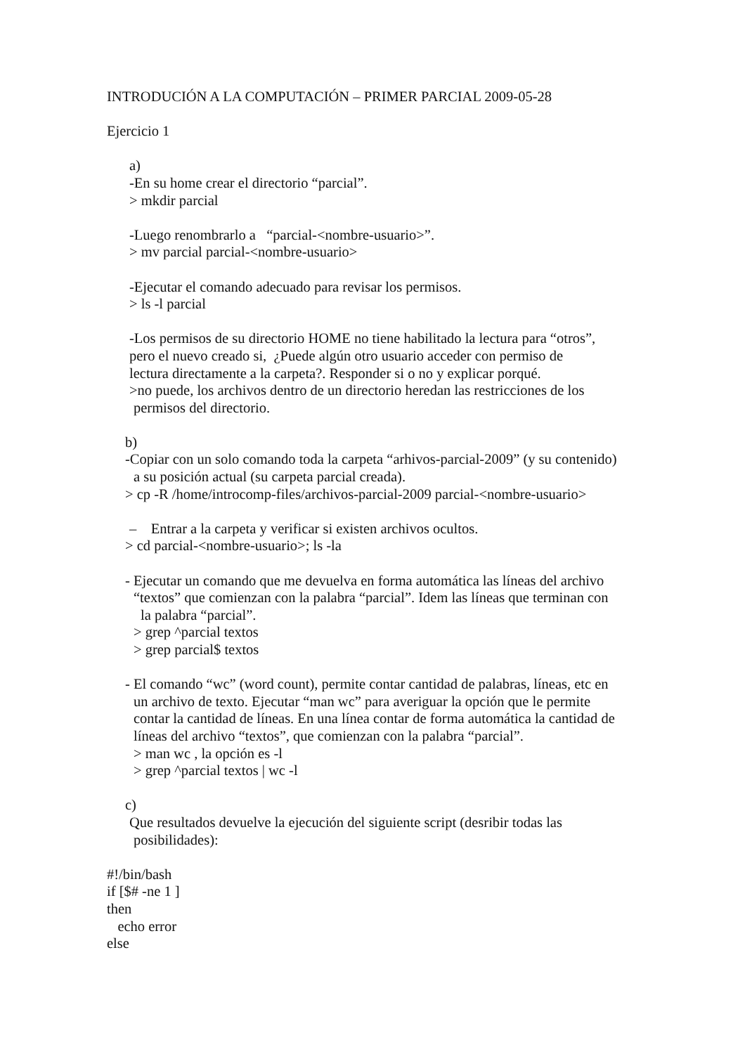INTRODUCIÓN A LA COMPUTACIÓN – PRIMER PARCIAL 2009-05-28
Ejercicio 1
a)
-En su home crear el directorio “parcial”.
> mkdir parcial
-Luego renombrarlo a “parcial-<nombre-usuario>”.
> mv parcial parcial-<nombre-usuario>
-Ejecutar el comando adecuado para revisar los permisos.
> ls -l parcial
-Los permisos de su directorio HOME no tiene habilitado la lectura para “otros”,
pero el nuevo creado si, ¿Puede algún otro usuario acceder con permiso de
lectura directamente a la carpeta?. Responder si o no y explicar porqué.
>no puede, los archivos dentro de un directorio heredan las restricciones de los
permisos del directorio.
b)
-Copiar con un solo comando toda la carpeta “arhivos-parcial-2009” (y su contenido)
a su posición actual (su carpeta parcial creada).
> cp -R /home/introcomp-files/archivos-parcial-2009 parcial-<nombre-usuario>
– Entrar a la carpeta y verificar si existen archivos ocultos.
> cd parcial-<nombre-usuario>; ls -la
- Ejecutar un comando que me devuelva en forma automática las líneas del archivo
“textos” que comienzan con la palabra “parcial”. Idem las líneas que terminan con
la palabra “parcial”.
> grep ^parcial textos
> grep parcial$ textos
- El comando “wc” (word count), permite contar cantidad de palabras, líneas, etc en
un archivo de texto. Ejecutar “man wc” para averiguar la opción que le permite
contar la cantidad de líneas. En una línea contar de forma automática la cantidad de
líneas del archivo “textos”, que comienzan con la palabra “parcial”.
> man wc , la opción es -l
> grep ^parcial textos | wc -l
c)
Que resultados devuelve la ejecución del siguiente script (desribir todas las
posibilidades):
#!/bin/bash
if [$# -ne 1 ]
then
echo error
else